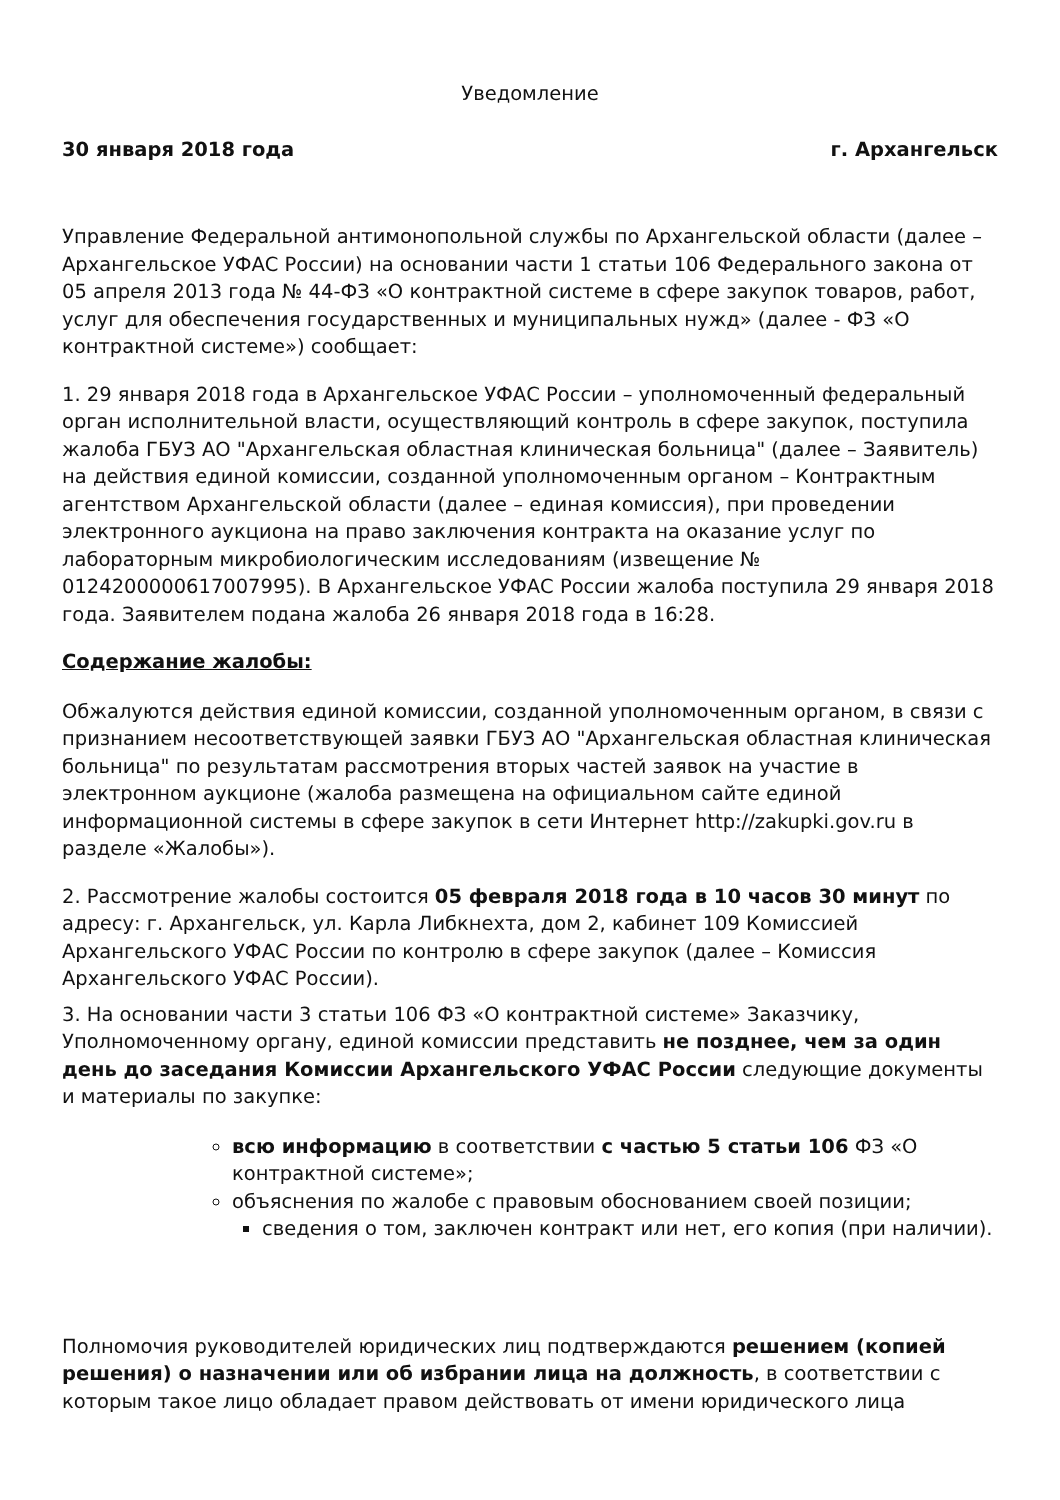Уведомление
30 января 2018 года г. Архангельск
Управление Федеральной антимонопольной службы по Архангельской области (далее – Архангельское УФАС России) на основании части 1 статьи 106 Федерального закона от 05 апреля 2013 года № 44-ФЗ «О контрактной системе в сфере закупок товаров, работ, услуг для обеспечения государственных и муниципальных нужд» (далее - ФЗ «О контрактной системе») сообщает:
1. 29 января 2018 года в Архангельское УФАС России – уполномоченный федеральный орган исполнительной власти, осуществляющий контроль в сфере закупок, поступила жалоба ГБУЗ АО "Архангельская областная клиническая больница" (далее – Заявитель) на действия единой комиссии, созданной уполномоченным органом – Контрактным агентством Архангельской области (далее – единая комиссия), при проведении электронного аукциона на право заключения контракта на оказание услуг по лабораторным микробиологическим исследованиям (извещение № 0124200000617007995). В Архангельское УФАС России жалоба поступила 29 января 2018 года. Заявителем подана жалоба 26 января 2018 года в 16:28.
Содержание жалобы:
Обжалуются действия единой комиссии, созданной уполномоченным органом, в связи с признанием несоответствующей заявки ГБУЗ АО "Архангельская областная клиническая больница" по результатам рассмотрения вторых частей заявок на участие в электронном аукционе (жалоба размещена на официальном сайте единой информационной системы в сфере закупок в сети Интернет http://zakupki.gov.ru в разделе «Жалобы»).
2. Рассмотрение жалобы состоится 05 февраля 2018 года в 10 часов 30 минут по адресу: г. Архангельск, ул. Карла Либкнехта, дом 2, кабинет 109 Комиссией Архангельского УФАС России по контролю в сфере закупок (далее – Комиссия Архангельского УФАС России).
3. На основании части 3 статьи 106 ФЗ «О контрактной системе» Заказчику, Уполномоченному органу, единой комиссии представить не позднее, чем за один день до заседания Комиссии Архангельского УФАС России следующие документы и материалы по закупке:
всю информацию в соответствии с частью 5 статьи 106 ФЗ «О контрактной системе»;
объяснения по жалобе с правовым обоснованием своей позиции;
сведения о том, заключен контракт или нет, его копия (при наличии).
Полномочия руководителей юридических лиц подтверждаются решением (копией решения) о назначении или об избрании лица на должность, в соответствии с которым такое лицо обладает правом действовать от имени юридического лица